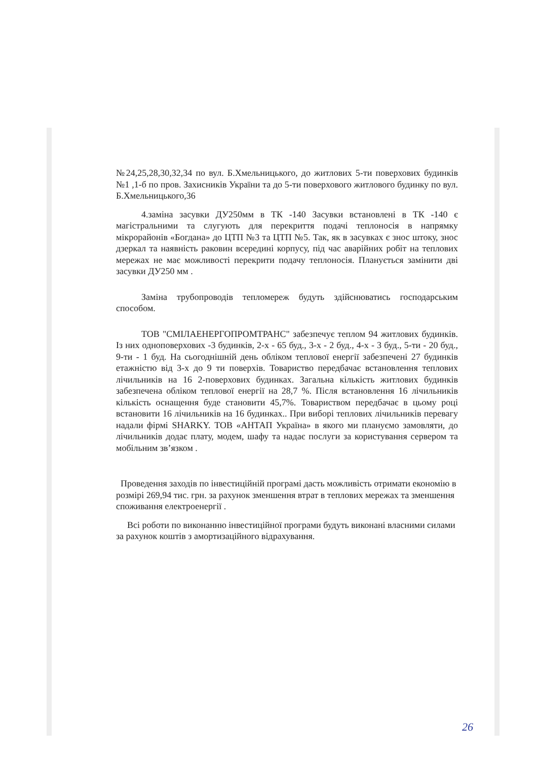№24,25,28,30,32,34 по вул. Б.Хмельницького, до житлових 5-ти поверхових будинків №1 ,1-б по пров. Захисників України та до 5-ти поверхового житлового будинку по вул. Б.Хмельницького,36
4.заміна засувки ДУ250мм в ТК -140 Засувки встановлені в ТК -140 є магістральними та слугують для перекриття подачі теплоносія в напрямку мікрорайонів «Богдана» до ЦТП №3 та ЦТП №5. Так, як в засувках є знос штоку, знос дзеркал та наявність раковин всередині корпусу, під час аварійних робіт на теплових мережах не має можливості перекрити подачу теплоносія. Планується замінити дві засувки ДУ250 мм .
Заміна трубопроводів тепломереж будуть здійснюватись господарським способом.
ТОВ "СМІЛАЕНЕРГОПРОМТРАНС" забезпечує теплом 94 житлових будинків. Із них одноповерхових -3 будинків, 2-х - 65 буд., 3-х - 2 буд., 4-х - 3 буд., 5-ти - 20 буд., 9-ти - 1 буд. На сьогоднішній день обліком теплової енергії забезпечені 27 будинків етажністю від 3-х до 9 ти поверхів. Товариство передбачає встановлення теплових лічильників на 16 2-поверхових будинках. Загальна кількість житлових будинків забезпечена обліком теплової енергії на 28,7 %. Після встановлення 16 лічильників кількість оснащення буде становити 45,7%. Товариством передбачає в цьому році встановити 16 лічильників на 16 будинках.. При виборі теплових лічильників перевагу надали фірмі SHARKY. ТОВ «АНТАП Україна» в якого ми плануємо замовляти, до лічильників додає плату, модем, шафу та надає послуги за користування сервером та мобільним зв’язком .
Проведення заходів по інвестиційній програмі дасть можливість отримати економію в розмірі 269,94 тис. грн. за рахунок зменшення втрат в теплових мережах та зменшення споживання електроенергії .
Всі роботи по виконанню інвестиційної програми будуть виконані власними силами за рахунок коштів з амортизаційного відрахування.
26